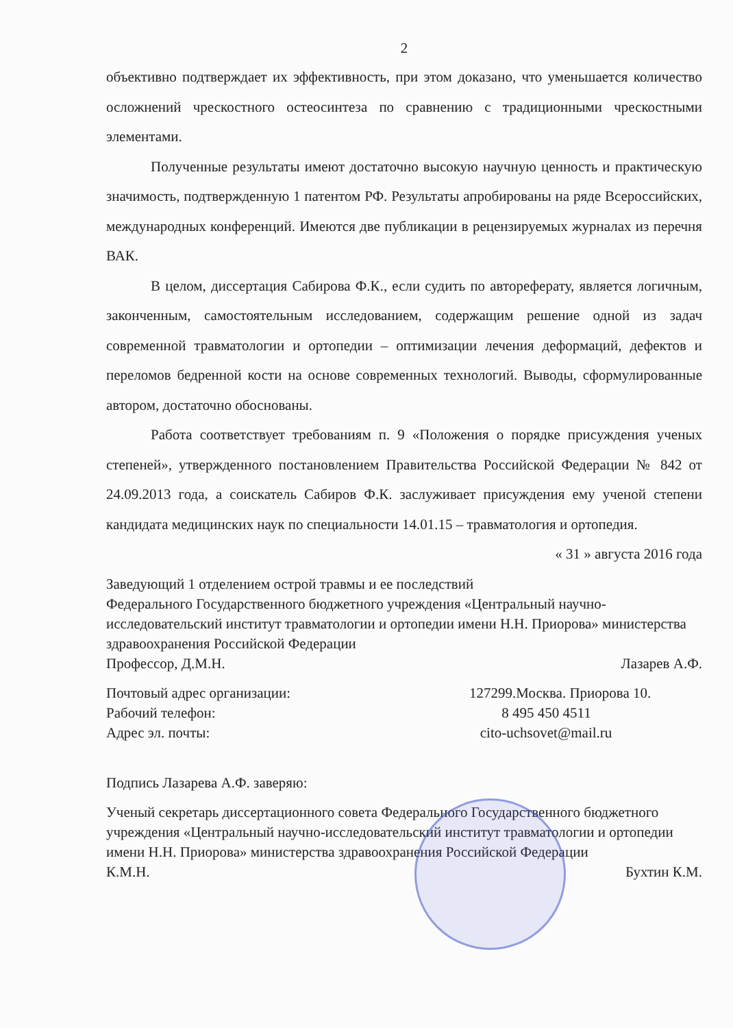2
объективно подтверждает их эффективность, при этом доказано, что уменьшается количество осложнений чрескостного остеосинтеза по сравнению с традиционными чрескостными элементами.
Полученные результаты имеют достаточно высокую научную ценность и практическую значимость, подтвержденную 1 патентом РФ. Результаты апробированы на ряде Всероссийских, международных конференций. Имеются две публикации в рецензируемых журналах из перечня ВАК.
В целом, диссертация Сабирова Ф.К., если судить по автореферату, является логичным, законченным, самостоятельным исследованием, содержащим решение одной из задач современной травматологии и ортопедии – оптимизации лечения деформаций, дефектов и переломов бедренной кости на основе современных технологий. Выводы, сформулированные автором, достаточно обоснованы.
Работа соответствует требованиям п. 9 «Положения о порядке присуждения ученых степеней», утвержденного постановлением Правительства Российской Федерации № 842 от 24.09.2013 года, а соискатель Сабиров Ф.К. заслуживает присуждения ему ученой степени кандидата медицинских наук по специальности 14.01.15 – травматология и ортопедия.
« 31 » августа 2016 года
Заведующий 1 отделением острой травмы и ее последствий
Федерального Государственного бюджетного учреждения «Центральный научно-исследовательский институт травматологии и ортопедии имени Н.Н. Приорова» министерства здравоохранения Российской Федерации
Профессор, Д.М.Н. Лазарев А.Ф.
Почтовый адрес организации: 127299.Москва. Приорова 10. Рабочий телефон: 8 495 450 4511 Адрес эл. почты: cito-uchsovet@mail.ru
Подпись Лазарева А.Ф. заверяю:
Ученый секретарь диссертационного совета Федерального Государственного бюджетного учреждения «Центральный научно-исследовательский институт травматологии и ортопедии имени Н.Н. Приорова» министерства здравоохранения Российской Федерации
К.М.Н. Бухтин К.М.